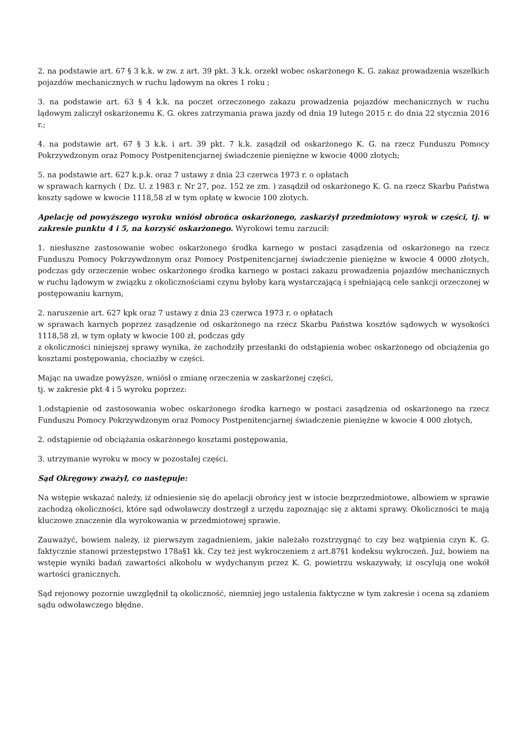2. na podstawie art. 67 § 3 k.k. w zw. z art. 39 pkt. 3 k.k. orzekł wobec oskarżonego K. G. zakaz prowadzenia wszelkich pojazdów mechanicznych w ruchu lądowym na okres 1 roku ;
3. na podstawie art. 63 § 4 k.k. na poczet orzeczonego zakazu prowadzenia pojazdów mechanicznych w ruchu lądowym zaliczył oskarżonemu K. G. okres zatrzymania prawa jazdy od dnia 19 lutego 2015 r. do dnia 22 stycznia 2016 r.;
4. na podstawie art. 67 § 3 k.k. i art. 39 pkt. 7 k.k. zasądził od oskarżonego K. G. na rzecz Funduszu Pomocy Pokrzywdzonym oraz Pomocy Postpenitencjarnej świadczenie pieniężne w kwocie 4000 złotych;
5. na podstawie art. 627 k.p.k. oraz 7 ustawy z dnia 23 czerwca 1973 r. o opłatach
w sprawach karnych ( Dz. U. z 1983 r. Nr 27, poz. 152 ze zm. ) zasądził od oskarżonego K. G. na rzecz Skarbu Państwa koszty sądowe w kwocie 1118,58 zł w tym opłatę w kwocie 100 złotych.
Apelację od powyższego wyroku wniósł obrońca oskarżonego, zaskarżył przedmiotowy wyrok w części, tj. w zakresie punktu 4 i 5, na korzyść oskarżonego. Wyrokowi temu zarzucił:
1. niesłuszne zastosowanie wobec oskarżonego środka karnego w postaci zasądzenia od oskarżonego na rzecz Funduszu Pomocy Pokrzywdzonym oraz Pomocy Postpenitencjarnej świadczenie pieniężne w kwocie 4 0000 złotych, podczas gdy orzeczenie wobec oskarżonego środka karnego w postaci zakazu prowadzenia pojazdów mechanicznych w ruchu lądowym w związku z okolicznościami czynu byłoby karą wystarczającą i spełniającą cele sankcji orzeczonej w postępowaniu karnym,
2. naruszenie art. 627 kpk oraz 7 ustawy z dnia 23 czerwca 1973 r. o opłatach
w sprawach karnych poprzez zasądzenie od oskarżonego na rzecz Skarbu Państwa kosztów sądowych w wysokości 1118,58 zł, w tym opłaty w kwocie 100 zł, podczas gdy
z okoliczności niniejszej sprawy wynika, że zachodziły przesłanki do odstąpienia wobec oskarżonego od obciążenia go kosztami postępowania, chociażby w części.
Mając na uwadze powyższe, wniósł o zmianę orzeczenia w zaskarżonej części,
tj. w zakresie pkt 4 i 5 wyroku poprzez:
1.odstąpienie od zastosowania wobec oskarżonego środka karnego w postaci zasądzenia od oskarżonego na rzecz Funduszu Pomocy Pokrzywdzonym oraz Pomocy Postpenitencjarnej świadczenie pieniężne w kwocie 4 000 złotych,
2. odstąpienie od obciążania oskarżonego kosztami postępowania,
3. utrzymanie wyroku w mocy w pozostałej części.
Sąd Okręgowy zważył, co następuje:
Na wstępie wskazać należy, iż odniesienie się do apelacji obrońcy jest w istocie bezprzedmiotowe, albowiem w sprawie zachodzą okoliczności, które sąd odwoławczy dostrzegł z urzędu zapoznając się z aktami sprawy. Okoliczności te mają kluczowe znaczenie dla wyrokowania w przedmiotowej sprawie.
Zauważyć, bowiem należy, iż pierwszym zagadnieniem, jakie należało rozstrzygnąć to czy bez wątpienia czyn K. G. faktycznie stanowi przestępstwo 178a§1 kk. Czy też jest wykroczeniem z art.87§1 kodeksu wykroczeń. Już, bowiem na wstępie wyniki badań zawartości alkoholu w wydychanym przez K. G. powietrzu wskazywały, iż oscylują one wokół wartości granicznych.
Sąd rejonowy pozornie uwzględnił tą okoliczność, niemniej jego ustalenia faktyczne w tym zakresie i ocena są zdaniem sądu odwoławczego błędne.